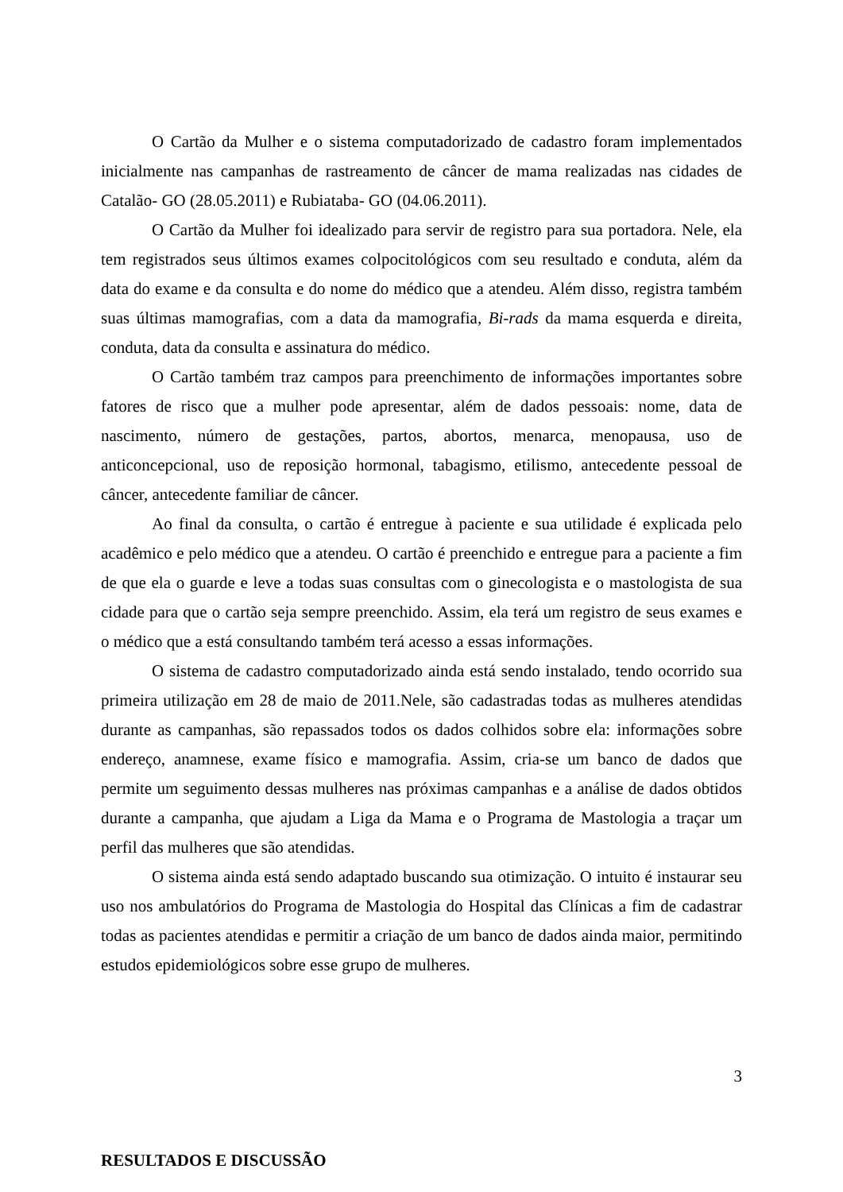O Cartão da Mulher e o sistema computadorizado de cadastro foram implementados inicialmente nas campanhas de rastreamento de câncer de mama realizadas nas cidades de Catalão- GO (28.05.2011) e Rubiataba- GO (04.06.2011).
O Cartão da Mulher foi idealizado para servir de registro para sua portadora. Nele, ela tem registrados seus últimos exames colpocitológicos com seu resultado e conduta, além da data do exame e da consulta e do nome do médico que a atendeu. Além disso, registra também suas últimas mamografias, com a data da mamografia, Bi-rads da mama esquerda e direita, conduta, data da consulta e assinatura do médico.
O Cartão também traz campos para preenchimento de informações importantes sobre fatores de risco que a mulher pode apresentar, além de dados pessoais: nome, data de nascimento, número de gestações, partos, abortos, menarca, menopausa, uso de anticoncepcional, uso de reposição hormonal, tabagismo, etilismo, antecedente pessoal de câncer, antecedente familiar de câncer.
Ao final da consulta, o cartão é entregue à paciente e sua utilidade é explicada pelo acadêmico e pelo médico que a atendeu. O cartão é preenchido e entregue para a paciente a fim de que ela o guarde e leve a todas suas consultas com o ginecologista e o mastologista de sua cidade para que o cartão seja sempre preenchido. Assim, ela terá um registro de seus exames e o médico que a está consultando também terá acesso a essas informações.
O sistema de cadastro computadorizado ainda está sendo instalado, tendo ocorrido sua primeira utilização em 28 de maio de 2011.Nele, são cadastradas todas as mulheres atendidas durante as campanhas, são repassados todos os dados colhidos sobre ela: informações sobre endereço, anamnese, exame físico e mamografia. Assim, cria-se um banco de dados que permite um seguimento dessas mulheres nas próximas campanhas e a análise de dados obtidos durante a campanha, que ajudam a Liga da Mama e o Programa de Mastologia a traçar um perfil das mulheres que são atendidas.
O sistema ainda está sendo adaptado buscando sua otimização. O intuito é instaurar seu uso nos ambulatórios do Programa de Mastologia do Hospital das Clínicas a fim de cadastrar todas as pacientes atendidas e permitir a criação de um banco de dados ainda maior, permitindo estudos epidemiológicos sobre esse grupo de mulheres.
RESULTADOS E DISCUSSÃO
3